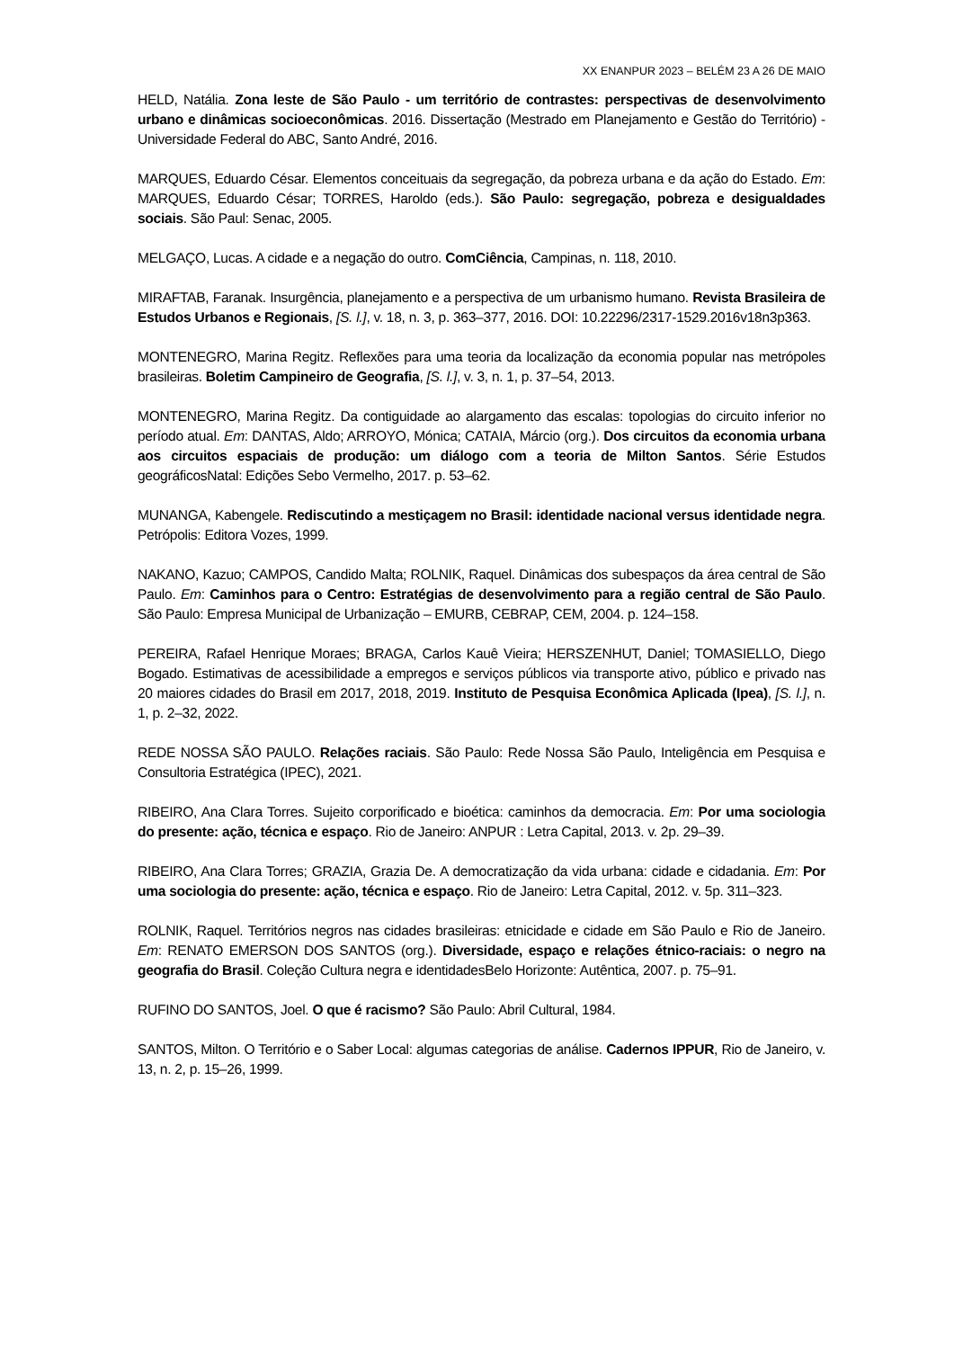XX ENANPUR 2023 – BELÉM 23 A 26 DE MAIO
HELD, Natália. Zona leste de São Paulo - um território de contrastes: perspectivas de desenvolvimento urbano e dinâmicas socioeconômicas. 2016. Dissertação (Mestrado em Planejamento e Gestão do Território) - Universidade Federal do ABC, Santo André, 2016.
MARQUES, Eduardo César. Elementos conceituais da segregação, da pobreza urbana e da ação do Estado. Em: MARQUES, Eduardo César; TORRES, Haroldo (eds.). São Paulo: segregação, pobreza e desigualdades sociais. São Paul: Senac, 2005.
MELGAÇO, Lucas. A cidade e a negação do outro. ComCiência, Campinas, n. 118, 2010.
MIRAFTAB, Faranak. Insurgência, planejamento e a perspectiva de um urbanismo humano. Revista Brasileira de Estudos Urbanos e Regionais, [S. l.], v. 18, n. 3, p. 363–377, 2016. DOI: 10.22296/2317-1529.2016v18n3p363.
MONTENEGRO, Marina Regitz. Reflexões para uma teoria da localização da economia popular nas metrópoles brasileiras. Boletim Campineiro de Geografia, [S. l.], v. 3, n. 1, p. 37–54, 2013.
MONTENEGRO, Marina Regitz. Da contiguidade ao alargamento das escalas: topologias do circuito inferior no período atual. Em: DANTAS, Aldo; ARROYO, Mónica; CATAIA, Márcio (org.). Dos circuitos da economia urbana aos circuitos espaciais de produção: um diálogo com a teoria de Milton Santos. Série Estudos geográficosNatal: Edições Sebo Vermelho, 2017. p. 53–62.
MUNANGA, Kabengele. Rediscutindo a mestiçagem no Brasil: identidade nacional versus identidade negra. Petrópolis: Editora Vozes, 1999.
NAKANO, Kazuo; CAMPOS, Candido Malta; ROLNIK, Raquel. Dinâmicas dos subespaços da área central de São Paulo. Em: Caminhos para o Centro: Estratégias de desenvolvimento para a região central de São Paulo. São Paulo: Empresa Municipal de Urbanização – EMURB, CEBRAP, CEM, 2004. p. 124–158.
PEREIRA, Rafael Henrique Moraes; BRAGA, Carlos Kauê Vieira; HERSZENHUT, Daniel; TOMASIELLO, Diego Bogado. Estimativas de acessibilidade a empregos e serviços públicos via transporte ativo, público e privado nas 20 maiores cidades do Brasil em 2017, 2018, 2019. Instituto de Pesquisa Econômica Aplicada (Ipea), [S. l.], n. 1, p. 2–32, 2022.
REDE NOSSA SÃO PAULO. Relações raciais. São Paulo: Rede Nossa São Paulo, Inteligência em Pesquisa e Consultoria Estratégica (IPEC), 2021.
RIBEIRO, Ana Clara Torres. Sujeito corporificado e bioética: caminhos da democracia. Em: Por uma sociologia do presente: ação, técnica e espaço. Rio de Janeiro: ANPUR : Letra Capital, 2013. v. 2p. 29–39.
RIBEIRO, Ana Clara Torres; GRAZIA, Grazia De. A democratização da vida urbana: cidade e cidadania. Em: Por uma sociologia do presente: ação, técnica e espaço. Rio de Janeiro: Letra Capital, 2012. v. 5p. 311–323.
ROLNIK, Raquel. Territórios negros nas cidades brasileiras: etnicidade e cidade em São Paulo e Rio de Janeiro. Em: RENATO EMERSON DOS SANTOS (org.). Diversidade, espaço e relações étnico-raciais: o negro na geografia do Brasil. Coleção Cultura negra e identidadesBelo Horizonte: Autêntica, 2007. p. 75–91.
RUFINO DO SANTOS, Joel. O que é racismo? São Paulo: Abril Cultural, 1984.
SANTOS, Milton. O Território e o Saber Local: algumas categorias de análise. Cadernos IPPUR, Rio de Janeiro, v. 13, n. 2, p. 15–26, 1999.